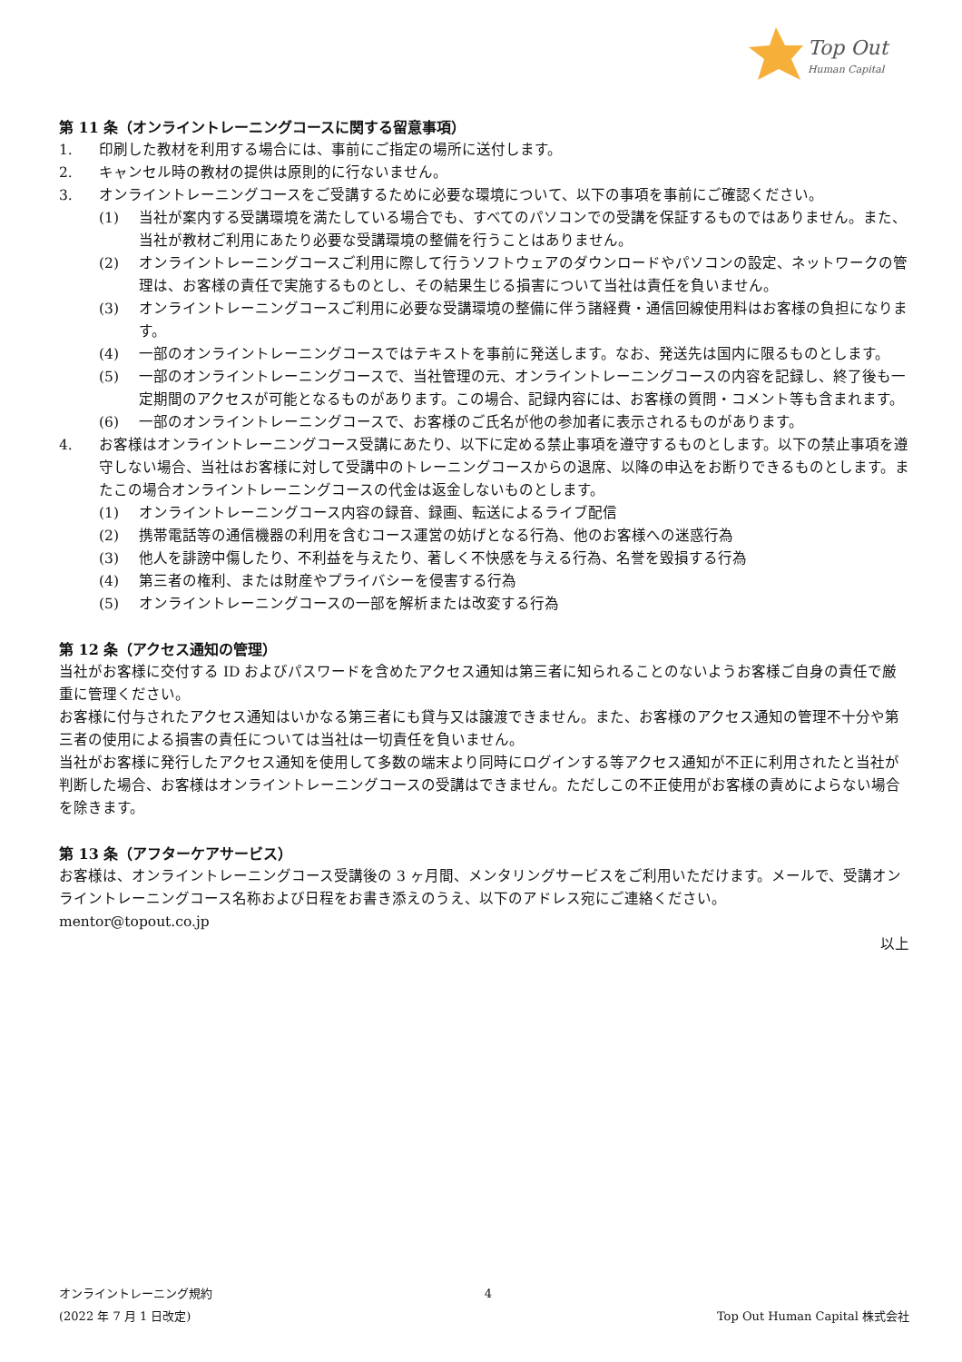Top Out
Human Capital
第 11 条（オンライントレーニングコースに関する留意事項）
1. 印刷した教材を利用する場合には、事前にご指定の場所に送付します。
2. キャンセル時の教材の提供は原則的に行ないません。
3. オンライントレーニングコースをご受講するために必要な環境について、以下の事項を事前にご確認ください。
(1) 当社が案内する受講環境を満たしている場合でも、すべてのパソコンでの受講を保証するものではありません。また、当社が教材ご利用にあたり必要な受講環境の整備を行うことはありません。
(2) オンライントレーニングコースご利用に際して行うソフトウェアのダウンロードやパソコンの設定、ネットワークの管理は、お客様の責任で実施するものとし、その結果生じる損害について当社は責任を負いません。
(3) オンライントレーニングコースご利用に必要な受講環境の整備に伴う諸経費・通信回線使用料はお客様の負担になります。
(4) 一部のオンライントレーニングコースではテキストを事前に発送します。なお、発送先は国内に限るものとします。
(5) 一部のオンライントレーニングコースで、当社管理の元、オンライントレーニングコースの内容を記録し、終了後も一定期間のアクセスが可能となるものがあります。この場合、記録内容には、お客様の質問・コメント等も含まれます。
(6) 一部のオンライントレーニングコースで、お客様のご氏名が他の参加者に表示されるものがあります。
4. お客様はオンライントレーニングコース受講にあたり、以下に定める禁止事項を遵守するものとします。以下の禁止事項を遵守しない場合、当社はお客様に対して受講中のトレーニングコースからの退席、以降の申込をお断りできるものとします。またこの場合オンライントレーニングコースの代金は返金しないものとします。
(1) オンライントレーニングコース内容の録音、録画、転送によるライブ配信
(2) 携帯電話等の通信機器の利用を含むコース運営の妨げとなる行為、他のお客様への迷惑行為
(3) 他人を誹謗中傷したり、不利益を与えたり、著しく不快感を与える行為、名誉を毀損する行為
(4) 第三者の権利、または財産やプライバシーを侵害する行為
(5) オンライントレーニングコースの一部を解析または改変する行為
第 12 条（アクセス通知の管理）
当社がお客様に交付する ID およびパスワードを含めたアクセス通知は第三者に知られることのないようお客様ご自身の責任で厳重に管理ください。
お客様に付与されたアクセス通知はいかなる第三者にも貸与又は譲渡できません。また、お客様のアクセス通知の管理不十分や第三者の使用による損害の責任については当社は一切責任を負いません。
当社がお客様に発行したアクセス通知を使用して多数の端末より同時にログインする等アクセス通知が不正に利用されたと当社が判断した場合、お客様はオンライントレーニングコースの受講はできません。ただしこの不正使用がお客様の責めによらない場合を除きます。
第 13 条（アフターケアサービス）
お客様は、オンライントレーニングコース受講後の 3 ヶ月間、メンタリングサービスをご利用いただけます。メールで、受講オンライントレーニングコース名称および日程をお書き添えのうえ、以下のアドレス宛にご連絡ください。
mentor@topout.co.jp
以上
オンライントレーニング規約 4
(2022 年 7 月 1 日改定) Top Out Human Capital 株式会社